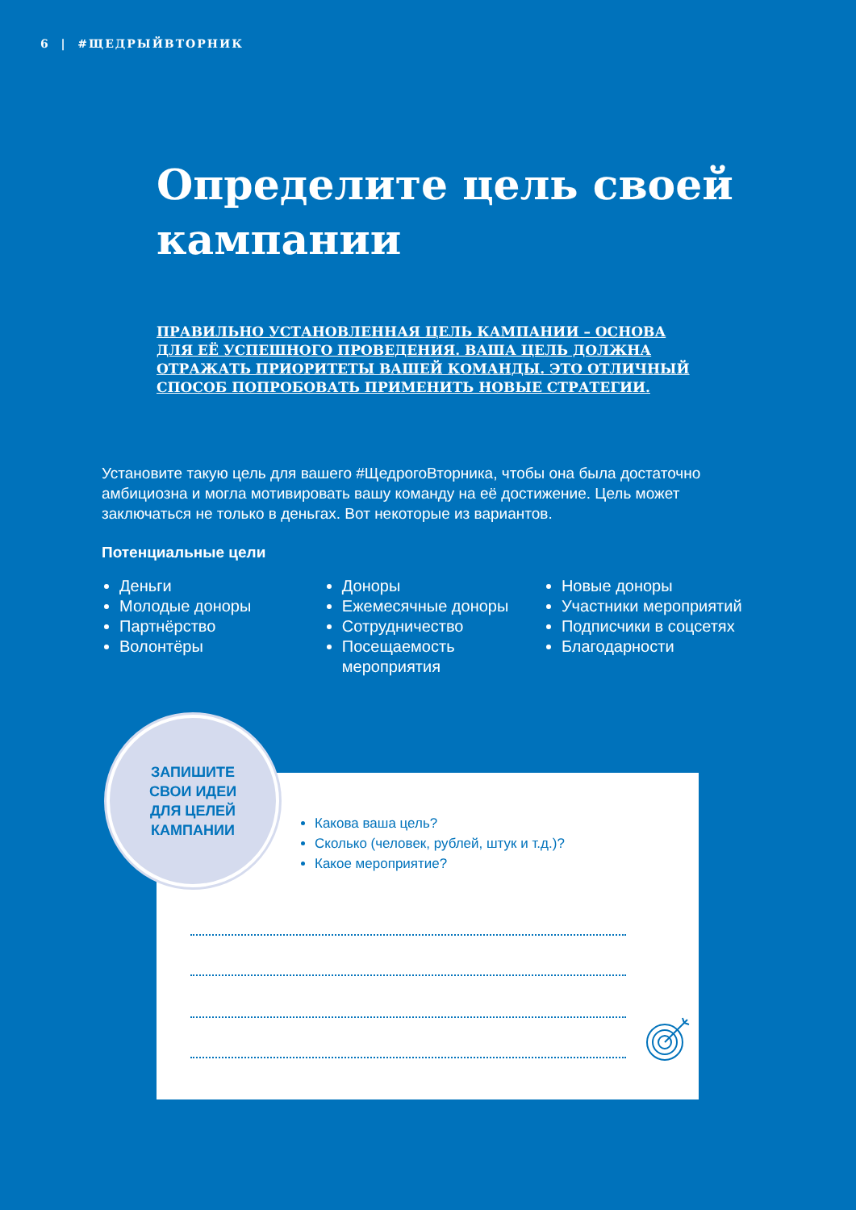6 | #ЩЕДРЫЙВТОРНИК
Определите цель своей кампании
ПРАВИЛЬНО УСТАНОВЛЕННАЯ ЦЕЛЬ КАМПАНИИ – ОСНОВА ДЛЯ ЕЁ УСПЕШНОГО ПРОВЕДЕНИЯ. ВАША ЦЕЛЬ ДОЛЖНА ОТРАЖАТЬ ПРИОРИТЕТЫ ВАШЕЙ КОМАНДЫ. ЭТО ОТЛИЧНЫЙ СПОСОБ ПОПРОБОВАТЬ ПРИМЕНИТЬ НОВЫЕ СТРАТЕГИИ.
Установите такую цель для вашего #ЩедрогоВторника, чтобы она была достаточно амбициозна и могла мотивировать вашу команду на её достижение. Цель может заключаться не только в деньгах. Вот некоторые из вариантов.
Потенциальные цели
Деньги
Молодые доноры
Партнёрство
Волонтёры
Доноры
Ежемесячные доноры
Сотрудничество
Посещаемость мероприятия
Новые доноры
Участники мероприятий
Подписчики в соцсетях
Благодарности
Какова ваша цель?
Сколько (человек, рублей, штук и т.д.)?
Какое мероприятие?
ЗАПИШИТЕ
СВОИ ИДЕИ
ДЛЯ ЦЕЛЕЙ
КАМПАНИИ